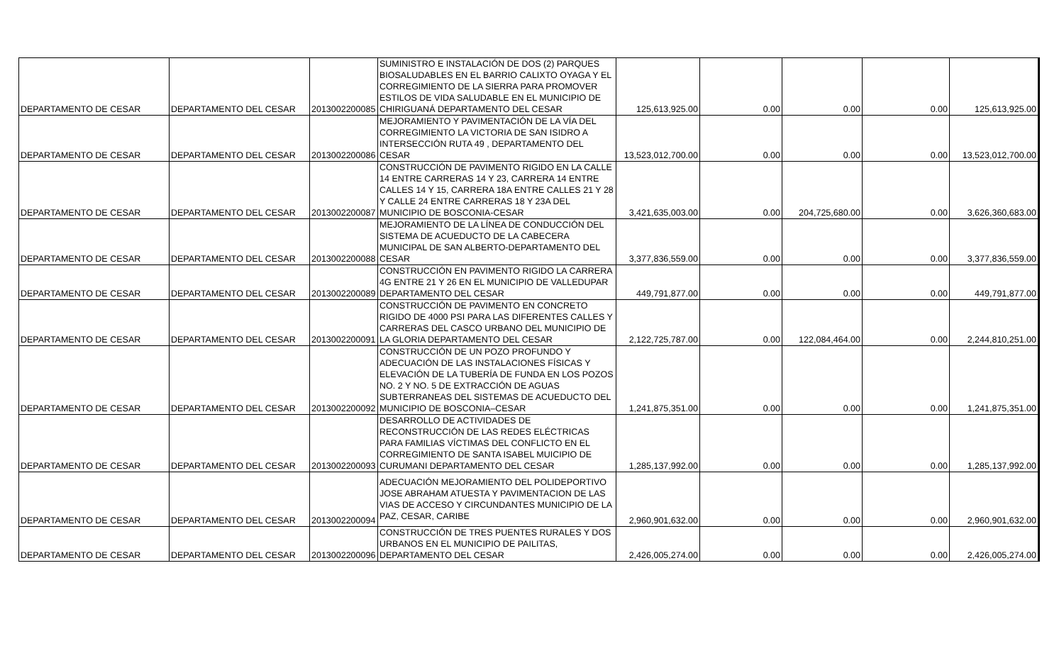| DEPARTAMENTO DE CESAR | DEPARTAMENTO DEL CESAR | 2013002200085 | SUMINISTRO E INSTALACIÓN DE DOS (2) PARQUES BIOSALUDABLES EN EL BARRIO CALIXTO OYAGA Y EL CORREGIMIENTO DE LA SIERRA PARA PROMOVER ESTILOS DE VIDA SALUDABLE EN EL MUNICIPIO DE CHIRIGUANÁ DEPARTAMENTO DEL CESAR | 125,613,925.00 | 0.00 | 0.00 | 0.00 | 125,613,925.00 |
| DEPARTAMENTO DE CESAR | DEPARTAMENTO DEL CESAR | 2013002200086 | MEJORAMIENTO Y PAVIMENTACIÓN DE LA VÍA DEL CORREGIMIENTO LA VICTORIA DE SAN ISIDRO A INTERSECCIÓN RUTA 49 , DEPARTAMENTO DEL CESAR | 13,523,012,700.00 | 0.00 | 0.00 | 0.00 | 13,523,012,700.00 |
| DEPARTAMENTO DE CESAR | DEPARTAMENTO DEL CESAR | 2013002200087 | CONSTRUCCIÓN DE PAVIMENTO RIGIDO EN LA CALLE 14 ENTRE CARRERAS 14 Y 23, CARRERA 14 ENTRE CALLES 14 Y 15, CARRERA 18A ENTRE CALLES 21 Y 28 Y CALLE 24 ENTRE CARRERAS 18 Y 23A DEL MUNICIPIO DE BOSCONIA-CESAR | 3,421,635,003.00 | 0.00 | 204,725,680.00 | 0.00 | 3,626,360,683.00 |
| DEPARTAMENTO DE CESAR | DEPARTAMENTO DEL CESAR | 2013002200088 | MEJORAMIENTO DE LA LÍNEA DE CONDUCCIÓN DEL SISTEMA DE ACUEDUCTO DE LA CABECERA MUNICIPAL DE SAN ALBERTO-DEPARTAMENTO DEL CESAR | 3,377,836,559.00 | 0.00 | 0.00 | 0.00 | 3,377,836,559.00 |
| DEPARTAMENTO DE CESAR | DEPARTAMENTO DEL CESAR | 2013002200089 | CONSTRUCCIÓN EN PAVIMENTO RIGIDO LA CARRERA 4G ENTRE 21 Y 26 EN EL MUNICIPIO DE VALLEDUPAR DEPARTAMENTO DEL CESAR | 449,791,877.00 | 0.00 | 0.00 | 0.00 | 449,791,877.00 |
| DEPARTAMENTO DE CESAR | DEPARTAMENTO DEL CESAR | 2013002200091 | CONSTRUCCIÓN DE PAVIMENTO EN CONCRETO RIGIDO DE 4000 PSI PARA LAS DIFERENTES CALLES Y CARRERAS DEL CASCO URBANO DEL MUNICIPIO DE LA GLORIA DEPARTAMENTO DEL CESAR | 2,122,725,787.00 | 0.00 | 122,084,464.00 | 0.00 | 2,244,810,251.00 |
| DEPARTAMENTO DE CESAR | DEPARTAMENTO DEL CESAR | 2013002200092 | CONSTRUCCIÓN DE UN POZO PROFUNDO Y ADECUACIÓN DE LAS INSTALACIONES FÍSICAS Y ELEVACIÓN DE LA TUBERÍA DE FUNDA EN LOS POZOS NO. 2 Y NO. 5 DE EXTRACCIÓN DE AGUAS SUBTERRANEAS DEL SISTEMAS DE ACUEDUCTO DEL MUNICIPIO DE BOSCONIA–CESAR | 1,241,875,351.00 | 0.00 | 0.00 | 0.00 | 1,241,875,351.00 |
| DEPARTAMENTO DE CESAR | DEPARTAMENTO DEL CESAR | 2013002200093 | DESARROLLO DE ACTIVIDADES DE RECONSTRUCCIÓN DE LAS REDES ELÉCTRICAS PARA FAMILIAS VÍCTIMAS DEL CONFLICTO EN EL CORREGIMIENTO DE SANTA ISABEL MUICIPIO DE CURUMANI DEPARTAMENTO DEL CESAR | 1,285,137,992.00 | 0.00 | 0.00 | 0.00 | 1,285,137,992.00 |
| DEPARTAMENTO DE CESAR | DEPARTAMENTO DEL CESAR | 2013002200094 | ADECUACIÓN MEJORAMIENTO DEL POLIDEPORTIVO JOSE ABRAHAM ATUESTA Y PAVIMENTACION DE LAS VIAS DE ACCESO Y CIRCUNDANTES MUNICIPIO DE LA PAZ, CESAR, CARIBE | 2,960,901,632.00 | 0.00 | 0.00 | 0.00 | 2,960,901,632.00 |
| DEPARTAMENTO DE CESAR | DEPARTAMENTO DEL CESAR | 2013002200096 | CONSTRUCCIÓN DE TRES PUENTES RURALES Y DOS URBANOS EN EL MUNICIPIO DE PAILITAS, DEPARTAMENTO DEL CESAR | 2,426,005,274.00 | 0.00 | 0.00 | 0.00 | 2,426,005,274.00 |